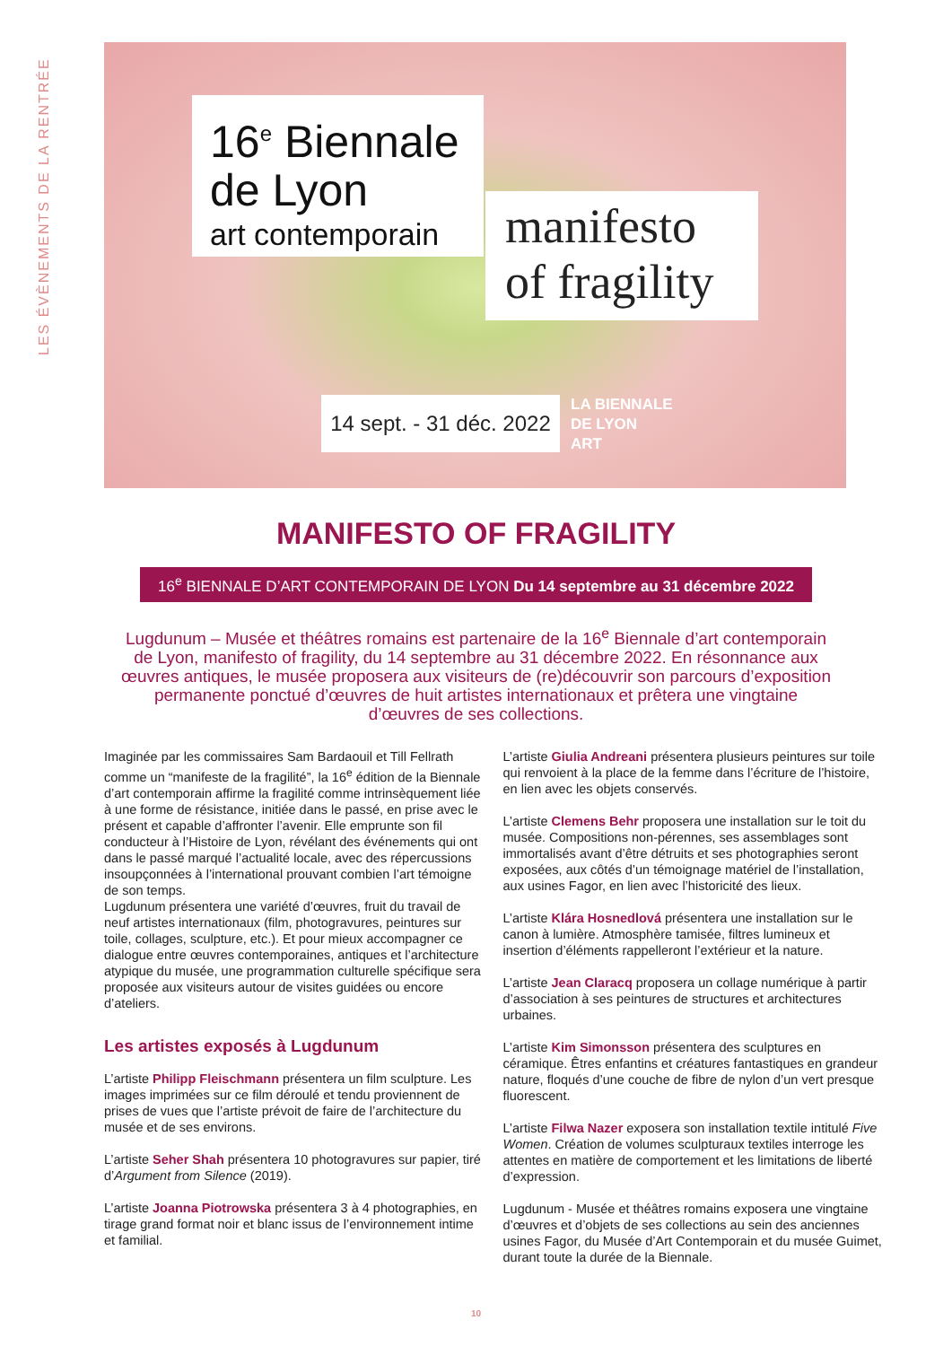LES ÉVÈNEMENTS DE LA RENTRÉE
16<sup>e</sup> Biennale de Lyon
art contemporain
manifesto of fragility
14 sept. - 31 déc. 2022
LA BIENNALE
DE LYON
ART
MANIFESTO OF FRAGILITY
16<sup>e</sup> BIENNALE D’ART CONTEMPORAIN DE LYON Du 14 septembre au 31 décembre 2022
Lugdunum – Musée et théâtres romains est partenaire de la 16<sup>e</sup> Biennale d’art contemporain de Lyon, manifesto of fragility, du 14 septembre au 31 décembre 2022. En résonnance aux œuvres antiques, le musée proposera aux visiteurs de (re)découvrir son parcours d’exposition permanente ponctué d’œuvres de huit artistes internationaux et prêtera une vingtaine d’œuvres de ses collections.
Imaginée par les commissaires Sam Bardaouil et Till Fellrath comme un “manifeste de la fragilité”, la 16<sup>e</sup> édition de la Biennale d’art contemporain affirme la fragilité comme intrinsèquement liée à une forme de résistance, initiée dans le passé, en prise avec le présent et capable d’affronter l’avenir. Elle emprunte son fil conducteur à l’Histoire de Lyon, révélant des événements qui ont dans le passé marqué l’actualité locale, avec des répercussions insoupçonnées à l’international prouvant combien l’art témoigne de son temps.
Lugdunum présentera une variété d’œuvres, fruit du travail de neuf artistes internationaux (film, photogravures, peintures sur toile, collages, sculpture, etc.). Et pour mieux accompagner ce dialogue entre œuvres contemporaines, antiques et l’architecture atypique du musée, une programmation culturelle spécifique sera proposée aux visiteurs autour de visites guidées ou encore d’ateliers.
Les artistes exposés à Lugdunum
L’artiste Philipp Fleischmann présentera un film sculpture. Les images imprimées sur ce film déroulé et tendu proviennent de prises de vues que l’artiste prévoit de faire de l’architecture du musée et de ses environs.
L’artiste Seher Shah présentera 10 photogravures sur papier, tiré d’Argument from Silence (2019).
L’artiste Joanna Piotrowska présentera 3 à 4 photographies, en tirage grand format noir et blanc issus de l’environnement intime et familial.
L’artiste Giulia Andreani présentera plusieurs peintures sur toile qui renvoient à la place de la femme dans l’écriture de l’histoire, en lien avec les objets conservés.
L’artiste Clemens Behr proposera une installation sur le toit du musée. Compositions non-pérennes, ses assemblages sont immortalisés avant d’être détruits et ses photographies seront exposées, aux côtés d’un témoignage matériel de l’installation, aux usines Fagor, en lien avec l’historicité des lieux.
L’artiste Klára Hosnedlová présentera une installation sur le canon à lumière. Atmosphère tamisée, filtres lumineux et insertion d’éléments rappelleront l’extérieur et la nature.
L’artiste Jean Claracq proposera un collage numérique à partir d’association à ses peintures de structures et architectures urbaines.
L’artiste Kim Simonsson présentera des sculptures en céramique. Êtres enfantins et créatures fantastiques en grandeur nature, floqués d’une couche de fibre de nylon d’un vert presque fluorescent.
L’artiste Filwa Nazer exposera son installation textile intitulé Five Women. Création de volumes sculpturaux textiles interroge les attentes en matière de comportement et les limitations de liberté d’expression.
Lugdunum - Musée et théâtres romains exposera une vingtaine d’œuvres et d’objets de ses collections au sein des anciennes usines Fagor, du Musée d’Art Contemporain et du musée Guimet, durant toute la durée de la Biennale.
10